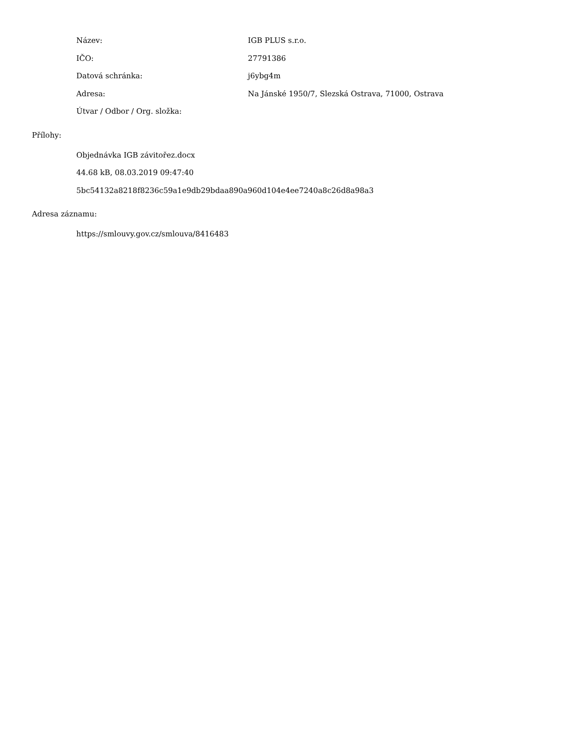Název: IGB PLUS s.r.o.
IČO: 27791386
Datová schránka: j6ybg4m
Adresa: Na Jánské 1950/7, Slezská Ostrava, 71000, Ostrava
Útvar / Odbor / Org. složka:
Přílohy:
Objednávka IGB závitořez.docx
44.68 kB, 08.03.2019 09:47:40
5bc54132a8218f8236c59a1e9db29bdaa890a960d104e4ee7240a8c26d8a98a3
Adresa záznamu:
https://smlouvy.gov.cz/smlouva/8416483